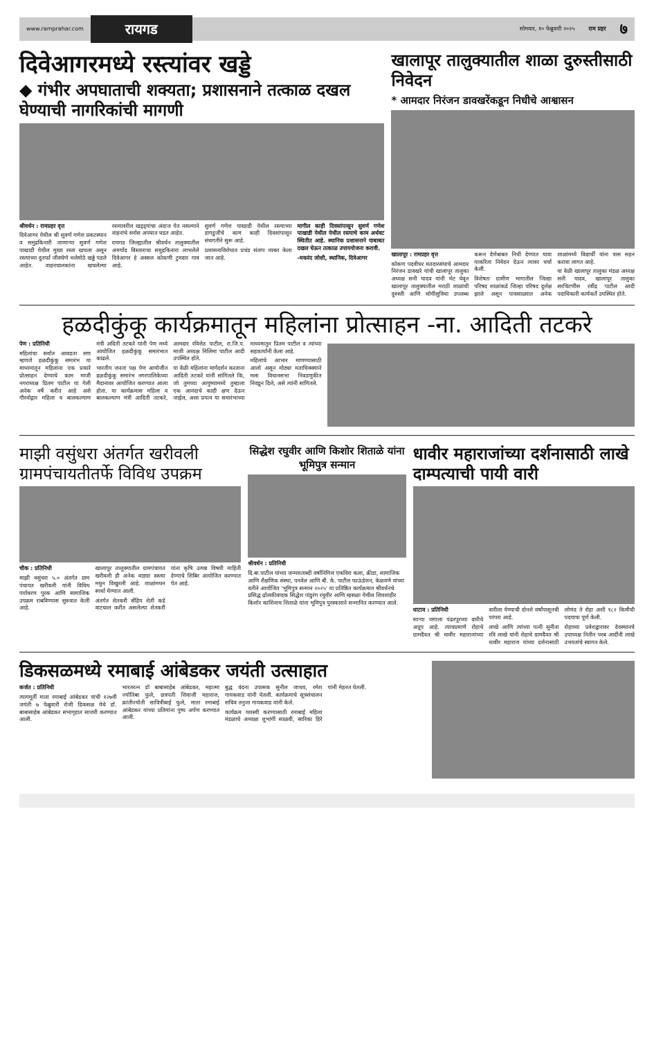www.ramprahar.com
रायगड
सोमवार, १० फेब्रुवारी २०२५ राम प्रहर
७
दिवेआगरमध्ये रस्त्यांवर खड्डे
◆ गंभीर अपघाताची शक्यता; प्रशासनाने तत्काळ दखल घेण्याची नागरिकांची मागणी
श्रीवर्धन : रामप्रहर वृत्त
दिवेआगर येथील श्री सुवर्ण गणेश प्रकटस्थान व समुद्रकिनारी जाणाऱ्या सुवर्ण गणेश पाखाडी येथील मुख्य रस्ता खचला असून रस्त्याच्या दुतर्फा जीवघेणे भलेमोठे खड्डे पडले आहेत. वाहनचालकांना खचलेल्या रस्त्यावरील खड्ड्यांचा अंदाज येत नसल्याने वाहनांचे सर्रास अपघात घडत आहेत.
रायगड जिल्ह्यातील श्रीवर्धन तालुक्यातील अमर्याद विस्ताराचा समुद्रकिनारा लाभलेले दिवेआगर हे अस्सल कोकणी टुमदार गाव आहे.
सुवर्ण गणेश पाखाडी येथील रस्त्याच्या डागडुजीचे काम काही दिवसांपासून संथगतीने सुरू आहे.
प्रशासनाविरोधात प्रचंड संताप व्यक्त केला जात आहे.
मागील काही दिवसांपासून सुवर्ण गणेश पाखाडी येथील येथील रस्त्याचे काम अर्धवट स्थितीत आहे. स्थानिक प्रशासनाने याबाबत दखल घेऊन तत्काळ उपाययोजना करावी.
-मकरंद जोशी, स्थानिक, दिवेआगर
खालापूर तालुक्यातील शाळा दुरुस्तीसाठी निवेदन
* आमदार निरंजन डावखरेंकडून निधीचे आश्वासन
खालापूर : रामप्रहर वृत्त
कोकण पदवीधर मतदारसंघाचे आमदार निरंजन डावखरे यांची खालापूर तालुका अध्यक्ष सनी यादव यांनी भेट घेवून खालापूर तालुक्यातील मराठी शाळांची दुरुस्ती आणि सोयीसुविधा उपलब्ध करून देणेबाबत निधी देण्यात यावा याकरिता निवेदन देऊन त्यावर चर्चा केली.
विशेषतः ग्रामीण भागातील जिल्हा परिषद शाळांकडे जिल्हा परिषद दुर्लक्ष झाले असून पावसाळ्यात अनेक शाळांमध्ये विद्यार्थी यांना त्रास सहन करावा लागत आहे.
या वेळी खालापूर तालुका मंडळ अध्यक्ष सनी यादव, खालापूर तालुका सरचिटणीस रवींद्र पाटील आदी पदाधिकारी कार्यकर्ते उपस्थित होते.
हळदीकुंकू कार्यक्रमातून महिलांना प्रोत्साहन -ना. आदिती तटकरे
पेण : प्रतिनिधी
महिलांचा सर्वात आवडता सण म्हणजे हळदीकुंकू समारंभ या माध्यमातून महिलांना एक प्रकारे प्रोत्साहन देण्याचे काम माजी नगराध्यक्ष प्रितम पाटील या गेली अनेक वर्षे करीत आहे असे गौरवोद्गार महिला व बालकल्याण मंत्री अदिती तटकरे यांनी पेण मध्ये आयोजित हळदीकुंकू समारंभात काढले.
भारतीय जनता पक्ष पेण आयोजीत हळदीकुंकू समारंभ नगरपालिकेच्या मैदानावर आयोजित करण्यात आला होता. या कार्यक्रमास महिला व बालकल्याण मंत्री आदिती तटकरे, आमदार रविशेठ पाटील, रा.जि.प. माजी अध्यक्ष निलिमा पाटील आदी उपस्थित होते.
या वेळी महिलांना मार्गदर्शन करताना आदिती तटकरे यांनी सांगितले कि, जो तुमच्या आयुष्यामध्ये तुम्हाला एक आनंदाचे काही क्षण देऊन जाईल, असा प्रयत्न या समारंभाच्या माध्यमातून प्रितम पाटील व त्यांच्या सहकार्यांनी केला आहे.
महिलांचे आभार माणण्यासाठी आलो असून मोठ्या मताधिक्क्याने मला विधानसभा निवडणुकीत निवडून दिले, असे त्यांनी सांगितले.
माझी वसुंधरा अंतर्गत खरीवली ग्रामपंचायतीतर्फे विविध उपक्रम
चौक : प्रतिनिधी
माझी वसुंधरा ५.० अंतर्गत ग्राम पंचायत खरीवली यांनी विविध पर्यावरण पूरक आणि सामाजिक उपक्रम राबविण्यास सुरुवात केली आहे.
खालापूर तालुक्यातील ग्रामपंचायत खरीवली ही अनेक वाड्या वस्त्या मधुन विखुरली आहे. शाळांमधन स्पर्धा घेण्यात आली.
अंतर्गत शेतकरी सेंद्रिय शेती कडे वाटचाल करीत असलेल्या शेतकरी यांना कृषि उत्पन्न विषयी माहिती देण्याचे शिबिर आयोजित करण्यात येत आहे.
सिद्धेश रघुवीर आणि किशोर शिताळे यांना भूमिपुत्र सन्मान
श्रीवर्धन : प्रतिनिधी
दि.बा.पाटील यांच्या जन्मशताब्दी वर्षानिमित्त एकविरा कला, क्रीडा, सामाजिक आणि शैक्षणिक संस्था, पनवेल आणि बी. के. पाटील फाऊंडेशन, केळवणे यांच्या वतीने आयोजित 'भूमिपुत्र सन्मान २०२५' या प्रतिष्ठित कार्यक्रमात श्रीवर्धनचे प्रसिद्ध ढोलकीवादक सिद्धेश पांडुरंग रघुवीर आणि म्हसळा येथील शिवशाहीर किशोर काशिनाथ शिताळे यांना भूमिपुत्र पुरस्काराने सन्मानित करण्यात आले.
धावीर महाराजांच्या दर्शनासाठी लाखे दाम्पत्याची पायी वारी
धाटाव : प्रतिनिधी
साऱ्या जगाला पंढरपूरच्या वारीचे अप्रूप आहे. त्याचप्रमाणे रोहाचे ग्रामदैवत श्री धावीर महाराजांच्या वारीला येण्याची दोनशे वर्षांपासूनची परंपरा आहे.
लाखे आणि त्यांच्या पत्नी सुनीता रवि लाखे यांनी रोहाचे ग्रामदैवत श्री धावीर महाराज यांच्या दर्शनासाठी लोणंद ते रोहा अशी १८२ किमीची पदयात्रा पूर्ण केली.
रोहाच्या प्रवेशद्वारावर देवस्थानचे उपाध्यक्ष नितीन परब आदींनी लाखे उभयतांचे स्वागत केले.
डिकसळमध्ये रमाबाई आंबेडकर जयंती उत्साहात
कर्जत : प्रतिनिधी
त्यागमूर्ती माता रमाबाई आंबेडकर यांची १२७वी जयंती ७ फेब्रुवारी रोजी डिकसळ येथे डॉ. बाबासाहेब आंबेडकर सभागृहात साजरी करण्यात आली.
भारतरत्न डॉ बाबासाहेब आंबेडकर, महात्मा ज्योतिबा फुले, छत्रपती शिवाजी महाराज, क्रांतीज्योती सावित्रीबाई फुले, माता रमाबाई आंबेडकर यांच्या प्रतिमांना पुष्प अर्पण करण्यात आली.
बुद्ध वंदना उपासक सुनील जाधव, रमेश गायकवाड यांनी घेतली. कार्यक्रमाचे सूत्रसंचालन सचिव तनुजा गायकवाड यांनी केले.
कार्यक्रम यशस्वी करण्यासाठी रमाबाई महिला मंडळाचे अध्यक्षा शुभांगी साळवी, सारिका हिरे यांनी मेहनत घेतली.